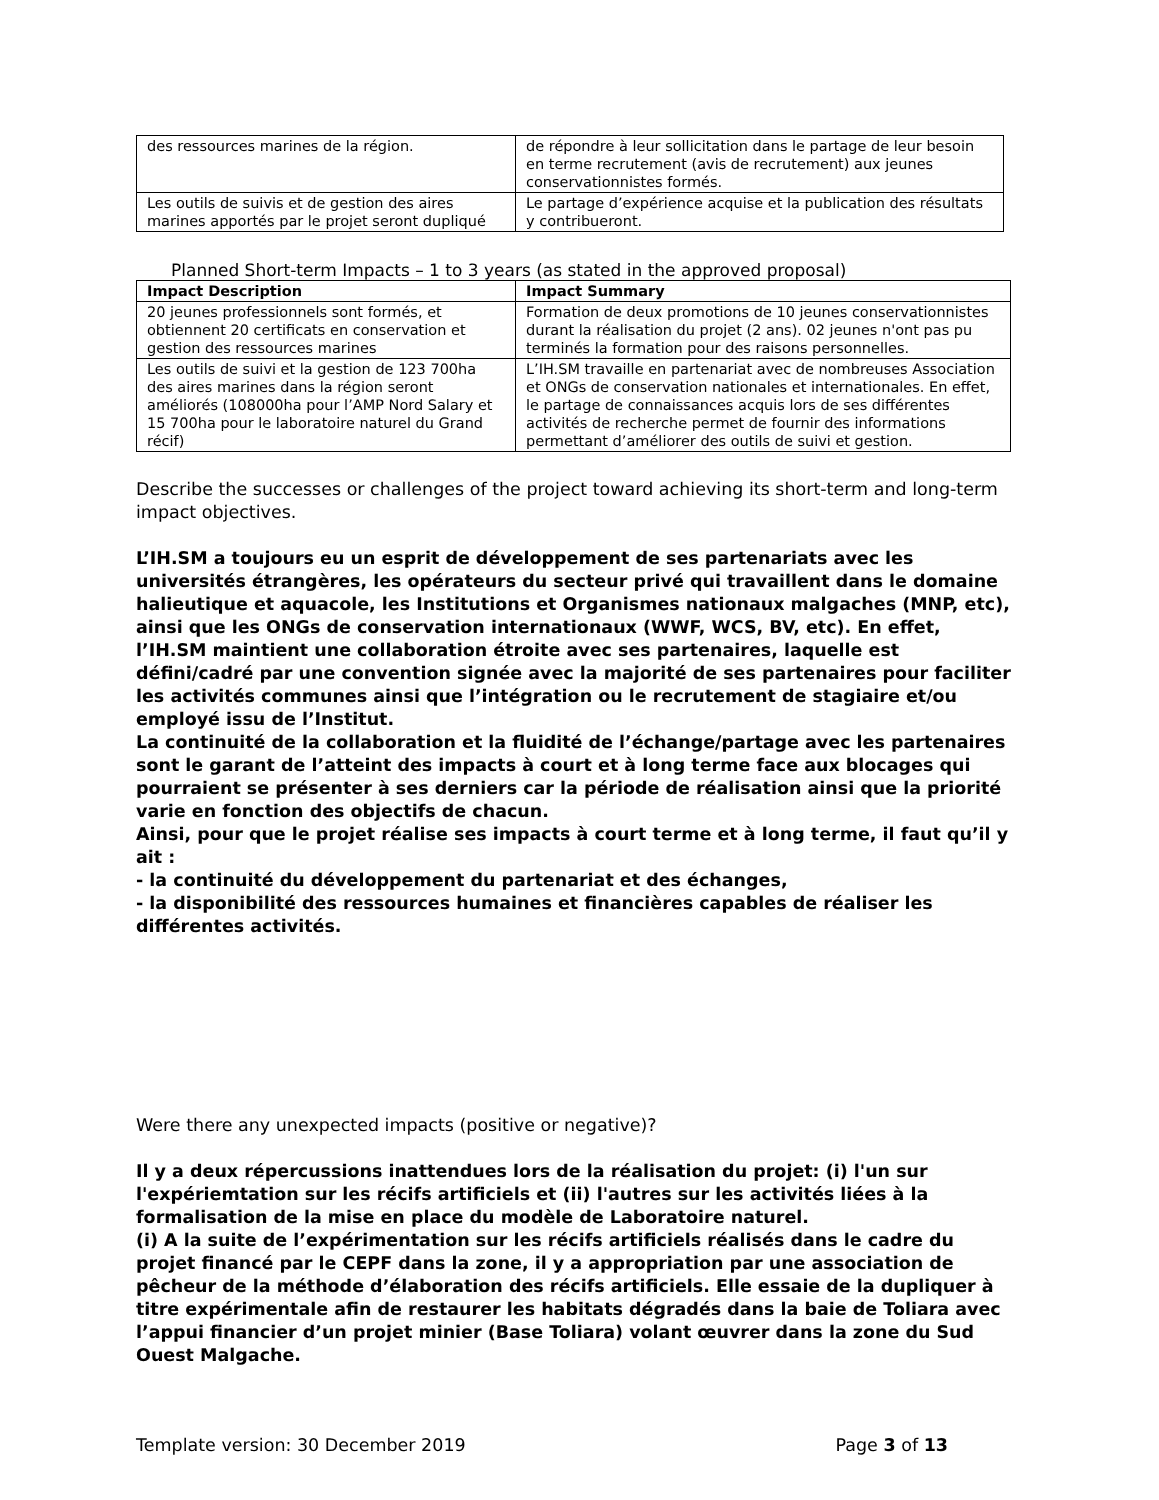| des ressources marines de la région. | de répondre à leur sollicitation dans le partage de leur besoin en terme recrutement (avis de recrutement) aux jeunes conservationnistes formés. |
| Les outils de suivis et de gestion des aires marines apportés par le projet seront dupliqué | Le partage d’expérience acquise et la publication des résultats y contribueront. |
Planned Short-term Impacts – 1 to 3 years (as stated in the approved proposal)
| Impact Description | Impact Summary |
| --- | --- |
| 20 jeunes professionnels sont formés, et obtiennent 20 certificats en conservation et gestion des ressources marines | Formation de deux promotions de 10 jeunes conservationnistes durant la réalisation du projet (2 ans). 02 jeunes n'ont pas pu terminés la formation pour des raisons personnelles. |
| Les outils de suivi et la gestion de 123 700ha des aires marines dans la région seront améliorés (108000ha pour l’AMP Nord Salary et 15 700ha pour le laboratoire naturel du Grand récif) | L’IH.SM travaille en partenariat avec de nombreuses Association et ONGs de conservation nationales et internationales. En effet, le partage de connaissances acquis lors de ses différentes activités de recherche permet de fournir des informations permettant d’améliorer des outils de suivi et gestion. |
Describe the successes or challenges of the project toward achieving its short-term and long-term impact objectives.
L’IH.SM a toujours eu un esprit de développement de ses partenariats avec les universités étrangères, les opérateurs du secteur privé qui travaillent dans le domaine halieutique et aquacole, les Institutions et Organismes nationaux malgaches (MNP, etc), ainsi que les ONGs de conservation internationaux (WWF, WCS, BV, etc). En effet, l’IH.SM maintient une collaboration étroite avec ses partenaires, laquelle est défini/cadré par une convention signée avec la majorité de ses partenaires pour faciliter les activités communes ainsi que l’intégration ou le recrutement de stagiaire et/ou employé issu de l’Institut.
La continuité de la collaboration et la fluidité de l’échange/partage avec les partenaires sont le garant de l’atteint des impacts à court et à long terme face aux blocages qui pourraient se présenter à ses derniers car la période de réalisation ainsi que la priorité varie en fonction des objectifs de chacun.
Ainsi, pour que le projet réalise ses impacts à court terme et à long terme, il faut qu’il y ait :
- la continuité du développement du partenariat et des échanges,
- la disponibilité des ressources humaines et financières capables de réaliser les différentes activités.
Were there any unexpected impacts (positive or negative)?
Il y a deux répercussions inattendues lors de la réalisation du projet: (i) l'un sur l'expériemtation sur les récifs artificiels et (ii) l'autres sur les activités liées à la formalisation de la mise en place du modèle de Laboratoire naturel.
(i) A la suite de l’expérimentation sur les récifs artificiels réalisés dans le cadre du projet financé par le CEPF dans la zone, il y a appropriation par une association de pêcheur de la méthode d’élaboration des récifs artificiels. Elle essaie de la dupliquer à titre expérimentale afin de restaurer les habitats dégradés dans la baie de Toliara avec l’appui financier d’un projet minier (Base Toliara) volant œuvrer dans la zone du Sud Ouest Malgache.
Template version: 30 December 2019 Page 3 of 13